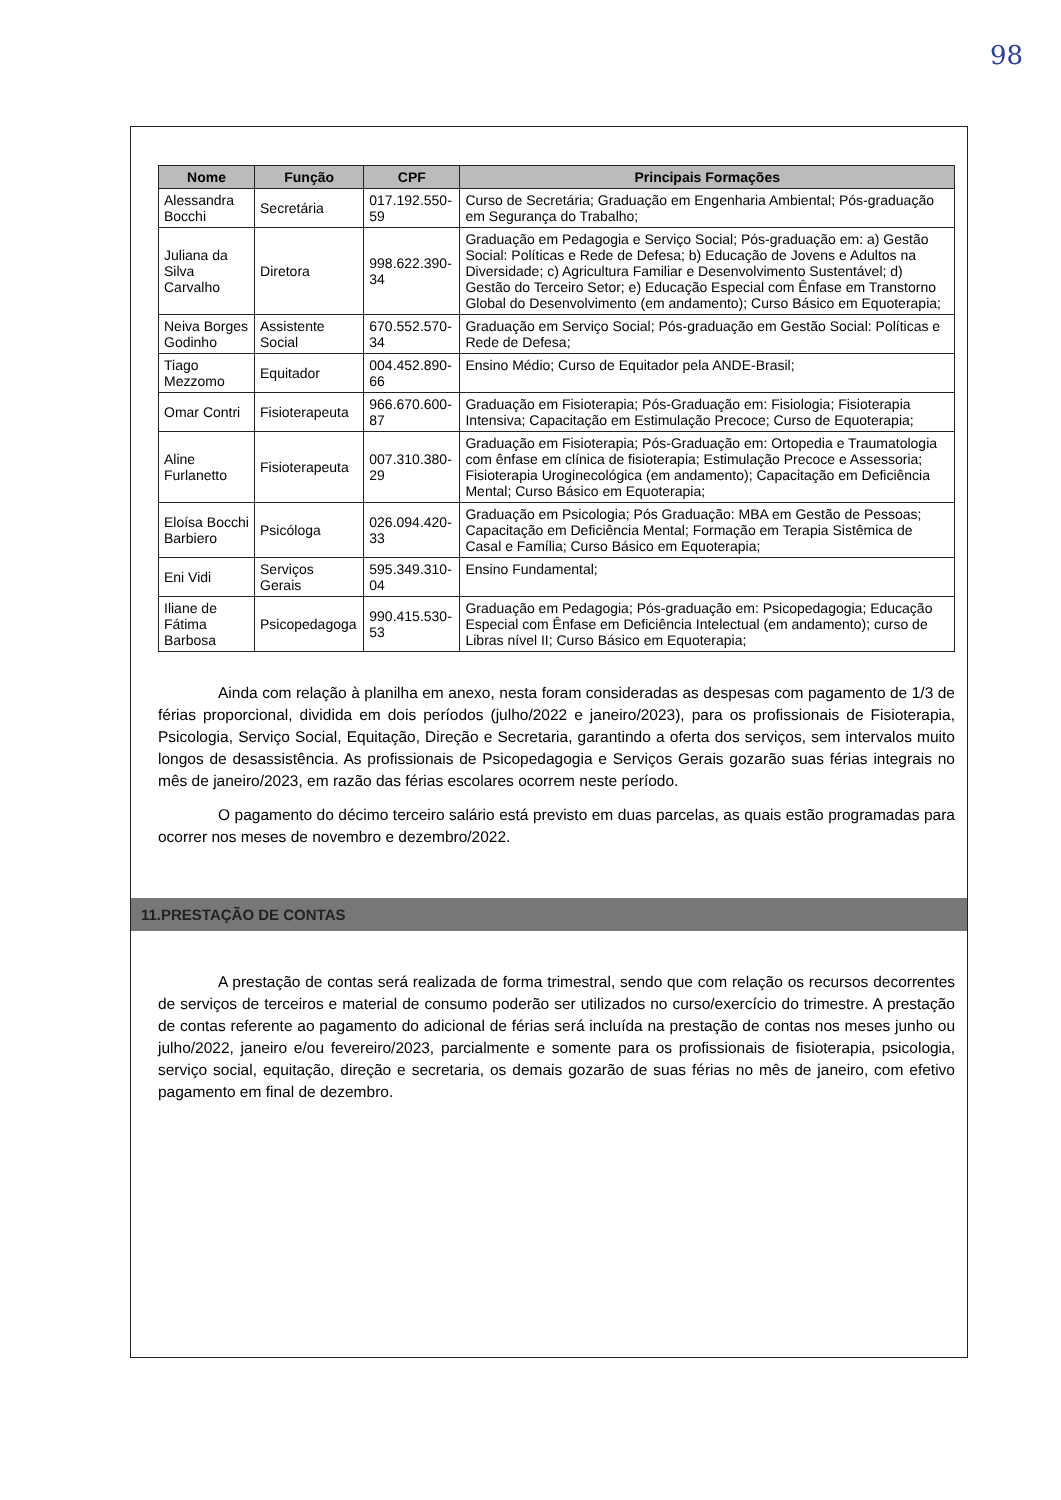98
| Nome | Função | CPF | Principais Formações |
| --- | --- | --- | --- |
| Alessandra Bocchi | Secretária | 017.192.550-59 | Curso de Secretária; Graduação em Engenharia Ambiental; Pós-graduação em Segurança do Trabalho; |
| Juliana da Silva Carvalho | Diretora | 998.622.390-34 | Graduação em Pedagogia e Serviço Social; Pós-graduação em: a) Gestão Social: Políticas e Rede de Defesa; b) Educação de Jovens e Adultos na Diversidade; c) Agricultura Familiar e Desenvolvimento Sustentável; d) Gestão do Terceiro Setor; e) Educação Especial com Ênfase em Transtorno Global do Desenvolvimento (em andamento); Curso Básico em Equoterapia; |
| Neiva Borges Godinho | Assistente Social | 670.552.570-34 | Graduação em Serviço Social; Pós-graduação em Gestão Social: Políticas e Rede de Defesa; |
| Tiago Mezzomo | Equitador | 004.452.890-66 | Ensino Médio; Curso de Equitador pela ANDE-Brasil; |
| Omar Contri | Fisioterapeuta | 966.670.600-87 | Graduação em Fisioterapia; Pós-Graduação em: Fisiologia; Fisioterapia Intensiva; Capacitação em Estimulação Precoce; Curso de Equoterapia; |
| Aline Furlanetto | Fisioterapeuta | 007.310.380-29 | Graduação em Fisioterapia; Pós-Graduação em: Ortopedia e Traumatologia com ênfase em clínica de fisioterapia; Estimulação Precoce e Assessoria; Fisioterapia Uroginecológica (em andamento); Capacitação em Deficiência Mental; Curso Básico em Equoterapia; |
| Eloísa Bocchi Barbiero | Psicóloga | 026.094.420-33 | Graduação em Psicologia; Pós Graduação: MBA em Gestão de Pessoas; Capacitação em Deficiência Mental; Formação em Terapia Sistêmica de Casal e Família; Curso Básico em Equoterapia; |
| Eni Vidi | Serviços Gerais | 595.349.310-04 | Ensino Fundamental; |
| Iliane de Fátima Barbosa | Psicopedagoga | 990.415.530-53 | Graduação em Pedagogia; Pós-graduação em: Psicopedagogia; Educação Especial com Ênfase em Deficiência Intelectual (em andamento); curso de Libras nível II; Curso Básico em Equoterapia; |
Ainda com relação à planilha em anexo, nesta foram consideradas as despesas com pagamento de 1/3 de férias proporcional, dividida em dois períodos (julho/2022 e janeiro/2023), para os profissionais de Fisioterapia, Psicologia, Serviço Social, Equitação, Direção e Secretaria, garantindo a oferta dos serviços, sem intervalos muito longos de desassistência. As profissionais de Psicopedagogia e Serviços Gerais gozarão suas férias integrais no mês de janeiro/2023, em razão das férias escolares ocorrem neste período.
O pagamento do décimo terceiro salário está previsto em duas parcelas, as quais estão programadas para ocorrer nos meses de novembro e dezembro/2022.
11.PRESTAÇÃO DE CONTAS
A prestação de contas será realizada de forma trimestral, sendo que com relação os recursos decorrentes de serviços de terceiros e material de consumo poderão ser utilizados no curso/exercício do trimestre. A prestação de contas referente ao pagamento do adicional de férias será incluída na prestação de contas nos meses junho ou julho/2022, janeiro e/ou fevereiro/2023, parcialmente e somente para os profissionais de fisioterapia, psicologia, serviço social, equitação, direção e secretaria, os demais gozarão de suas férias no mês de janeiro, com efetivo pagamento em final de dezembro.